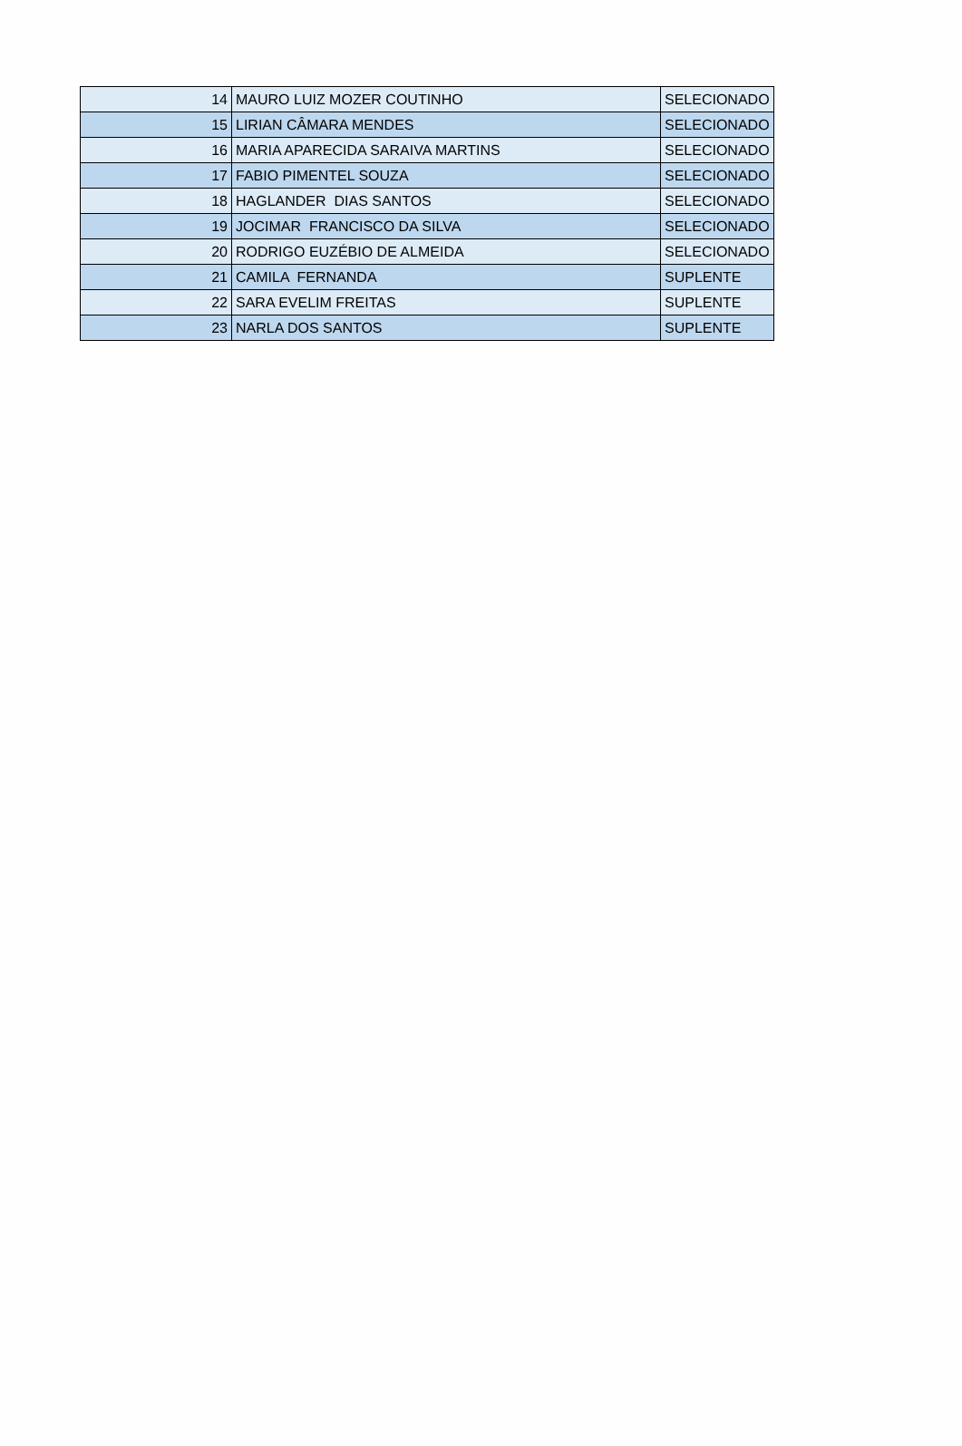| 14 | MAURO LUIZ MOZER COUTINHO | SELECIONADO |
| 15 | LIRIAN CÂMARA MENDES | SELECIONADO |
| 16 | MARIA APARECIDA SARAIVA MARTINS | SELECIONADO |
| 17 | FABIO PIMENTEL SOUZA | SELECIONADO |
| 18 | HAGLANDER DIAS SANTOS | SELECIONADO |
| 19 | JOCIMAR FRANCISCO DA SILVA | SELECIONADO |
| 20 | RODRIGO EUZÉBIO DE ALMEIDA | SELECIONADO |
| 21 | CAMILA FERNANDA | SUPLENTE |
| 22 | SARA EVELIM FREITAS | SUPLENTE |
| 23 | NARLA DOS SANTOS | SUPLENTE |